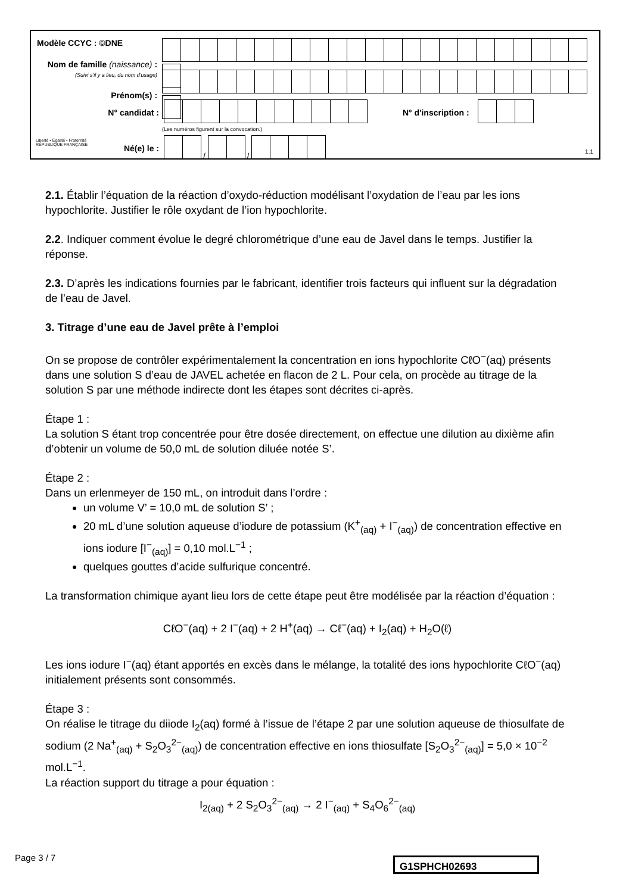Modèle CCYC : ©DNE
Nom de famille (naissance) :
(Suivi s'il y a lieu, du nom d'usage)
Prénom(s) :
N° candidat : N° d'inscription :
(Les numéros figurent sur la convocation.)
Liberté • Égalité • Fraternité
RÉPUBLIQUE FRANÇAISE
Né(e) le : / /
1.1
2.1. Établir l’équation de la réaction d’oxydo-réduction modélisant l’oxydation de l’eau par les ions hypochlorite. Justifier le rôle oxydant de l’ion hypochlorite.
2.2. Indiquer comment évolue le degré chlorométrique d’une eau de Javel dans le temps. Justifier la réponse.
2.3. D’après les indications fournies par le fabricant, identifier trois facteurs qui influent sur la dégradation de l’eau de Javel.
3. Titrage d’une eau de Javel prête à l’emploi
On se propose de contrôler expérimentalement la concentration en ions hypochlorite CℓO<sup>−</sup>(aq) présents dans une solution S d’eau de JAVEL achetée en flacon de 2 L. Pour cela, on procède au titrage de la solution S par une méthode indirecte dont les étapes sont décrites ci-après.
Étape 1 :
La solution S étant trop concentrée pour être dosée directement, on effectue une dilution au dixième afin d’obtenir un volume de 50,0 mL de solution diluée notée S’.
Étape 2 :
Dans un erlenmeyer de 150 mL, on introduit dans l’ordre :
un volume V’ = 10,0 mL de solution S’ ;
20 mL d’une solution aqueuse d’iodure de potassium (K<sup>+</sup><sub>(aq)</sub> + I<sup>−</sup><sub>(aq)</sub>) de concentration effective en ions iodure [I<sup>−</sup><sub>(aq)</sub>] = 0,10 mol.L<sup>−1</sup> ;
quelques gouttes d’acide sulfurique concentré.
La transformation chimique ayant lieu lors de cette étape peut être modélisée par la réaction d’équation :
CℓO<sup>−</sup>(aq) + 2 I<sup>−</sup>(aq) + 2 H<sup>+</sup>(aq) → Cℓ<sup>−</sup>(aq) + I<sub>2</sub>(aq) + H<sub>2</sub>O(ℓ)
Les ions iodure I<sup>−</sup>(aq) étant apportés en excès dans le mélange, la totalité des ions hypochlorite CℓO<sup>−</sup>(aq) initialement présents sont consommés.
Étape 3 :
On réalise le titrage du diiode I<sub>2</sub>(aq) formé à l’issue de l’étape 2 par une solution aqueuse de thiosulfate de sodium (2 Na<sup>+</sup><sub>(aq)</sub> + S<sub>2</sub>O<sub>3</sub><sup>2−</sup><sub>(aq)</sub>) de concentration effective en ions thiosulfate [S<sub>2</sub>O<sub>3</sub><sup>2−</sup><sub>(aq)</sub>] = 5,0 × 10<sup>−2</sup> mol.L<sup>−1</sup>.
La réaction support du titrage a pour équation :
I<sub>2(aq)</sub> + 2 S<sub>2</sub>O<sub>3</sub><sup>2−</sup><sub>(aq)</sub> → 2 I<sup>−</sup><sub>(aq)</sub> + S<sub>4</sub>O<sub>6</sub><sup>2−</sup><sub>(aq)</sub>
Page 3 / 7 G1SPHCH02693